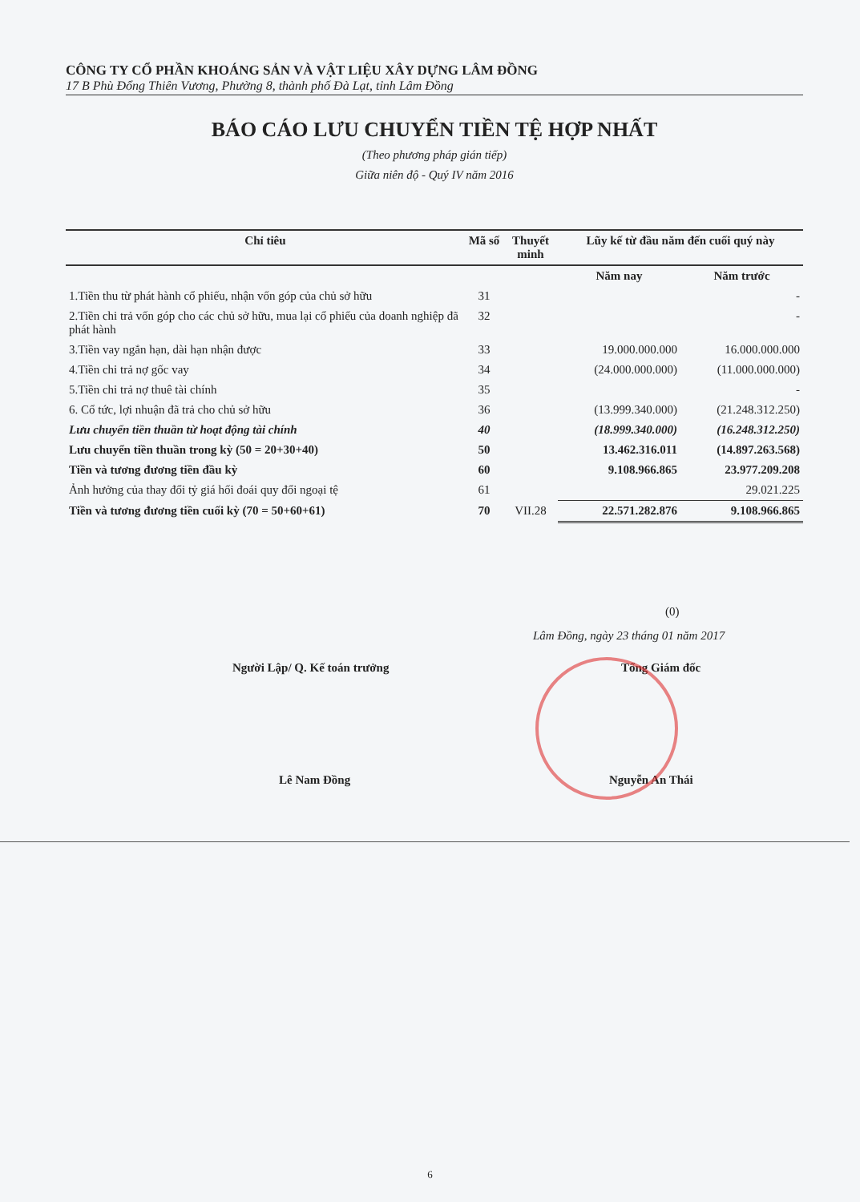CÔNG TY CỔ PHẦN KHOÁNG SẢN VÀ VẬT LIỆU XÂY DỰNG LÂM ĐỒNG
17 B Phù Đổng Thiên Vương, Phường 8, thành phố Đà Lạt, tỉnh Lâm Đồng
BÁO CÁO LƯU CHUYỂN TIỀN TỆ HỢP NHẤT
(Theo phương pháp gián tiếp)
Giữa niên độ - Quý IV năm 2016
| Chỉ tiêu | Mã số | Thuyết minh | Lũy kế từ đầu năm đến cuối quý này | |
| --- | --- | --- | --- | --- |
| | | | Năm nay | Năm trước |
| 1.Tiền thu từ phát hành cổ phiếu, nhận vốn góp của chủ sở hữu | 31 | | | - |
| 2.Tiền chi trả vốn góp cho các chủ sở hữu, mua lại cổ phiếu của doanh nghiệp đã phát hành | 32 | | | - |
| 3.Tiền vay ngắn hạn, dài hạn nhận được | 33 | | 19.000.000.000 | 16.000.000.000 |
| 4.Tiền chi trả nợ gốc vay | 34 | | (24.000.000.000) | (11.000.000.000) |
| 5.Tiền chi trả nợ thuê tài chính | 35 | | | - |
| 6. Cổ tức, lợi nhuận đã trả cho chủ sở hữu | 36 | | (13.999.340.000) | (21.248.312.250) |
| Lưu chuyển tiền thuần từ hoạt động tài chính | 40 | | (18.999.340.000) | (16.248.312.250) |
| Lưu chuyển tiền thuần trong kỳ (50 = 20+30+40) | 50 | | 13.462.316.011 | (14.897.263.568) |
| Tiền và tương đương tiền đầu kỳ | 60 | | 9.108.966.865 | 23.977.209.208 |
| Ảnh hưởng của thay đổi tỷ giá hối đoái quy đổi ngoại tệ | 61 | | | 29.021.225 |
| Tiền và tương đương tiền cuối kỳ (70 = 50+60+61) | 70 | VII.28 | 22.571.282.876 | 9.108.966.865 |
(0)
Lâm Đồng, ngày 23 tháng 01 năm 2017
Người Lập/ Q. Kế toán trưởng Tổng Giám đốc
Lê Nam Đồng Nguyễn An Thái
6